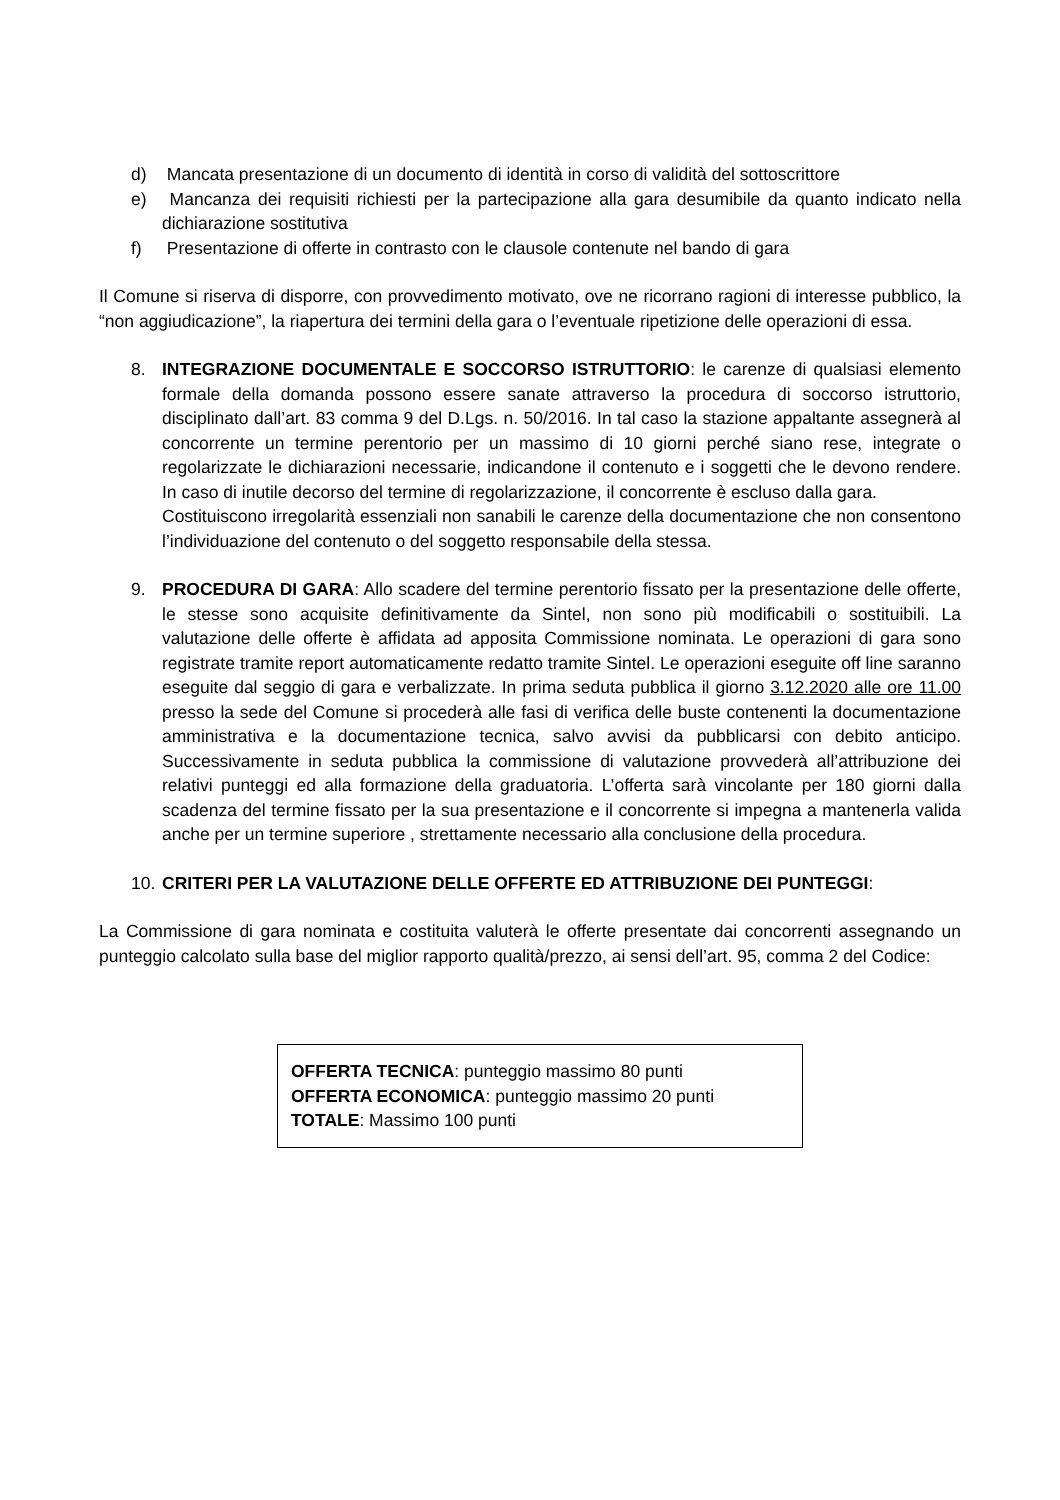d) Mancata presentazione di un documento di identità in corso di validità del sottoscrittore
e) Mancanza dei requisiti richiesti per la partecipazione alla gara desumibile da quanto indicato nella dichiarazione sostitutiva
f) Presentazione di offerte in contrasto con le clausole contenute nel bando di gara
Il Comune si riserva di disporre, con provvedimento motivato, ove ne ricorrano ragioni di interesse pubblico, la “non aggiudicazione”, la riapertura dei termini della gara o l’eventuale ripetizione delle operazioni di essa.
8. INTEGRAZIONE DOCUMENTALE E SOCCORSO ISTRUTTORIO: le carenze di qualsiasi elemento formale della domanda possono essere sanate attraverso la procedura di soccorso istruttorio, disciplinato dall’art. 83 comma 9 del D.Lgs. n. 50/2016. In tal caso la stazione appaltante assegnerà al concorrente un termine perentorio per un massimo di 10 giorni perché siano rese, integrate o regolarizzate le dichiarazioni necessarie, indicandone il contenuto e i soggetti che le devono rendere. In caso di inutile decorso del termine di regolarizzazione, il concorrente è escluso dalla gara.
Costituiscono irregolarità essenziali non sanabili le carenze della documentazione che non consentono l’individuazione del contenuto o del soggetto responsabile della stessa.
9. PROCEDURA DI GARA: Allo scadere del termine perentorio fissato per la presentazione delle offerte, le stesse sono acquisite definitivamente da Sintel, non sono più modificabili o sostituibili. La valutazione delle offerte è affidata ad apposita Commissione nominata. Le operazioni di gara sono registrate tramite report automaticamente redatto tramite Sintel. Le operazioni eseguite off line saranno eseguite dal seggio di gara e verbalizzate. In prima seduta pubblica il giorno 3.12.2020 alle ore 11.00 presso la sede del Comune si procederà alle fasi di verifica delle buste contenenti la documentazione amministrativa e la documentazione tecnica, salvo avvisi da pubblicarsi con debito anticipo. Successivamente in seduta pubblica la commissione di valutazione provvederà all’attribuzione dei relativi punteggi ed alla formazione della graduatoria. L’offerta sarà vincolante per 180 giorni dalla scadenza del termine fissato per la sua presentazione e il concorrente si impegna a mantenerla valida anche per un termine superiore , strettamente necessario alla conclusione della procedura.
10. CRITERI PER LA VALUTAZIONE DELLE OFFERTE ED ATTRIBUZIONE DEI PUNTEGGI:
La Commissione di gara nominata e costituita valuterà le offerte presentate dai concorrenti assegnando un punteggio calcolato sulla base del miglior rapporto qualità/prezzo, ai sensi dell’art. 95, comma 2 del Codice:
OFFERTA TECNICA: punteggio massimo 80 punti
OFFERTA ECONOMICA: punteggio massimo 20 punti
TOTALE: Massimo 100 punti